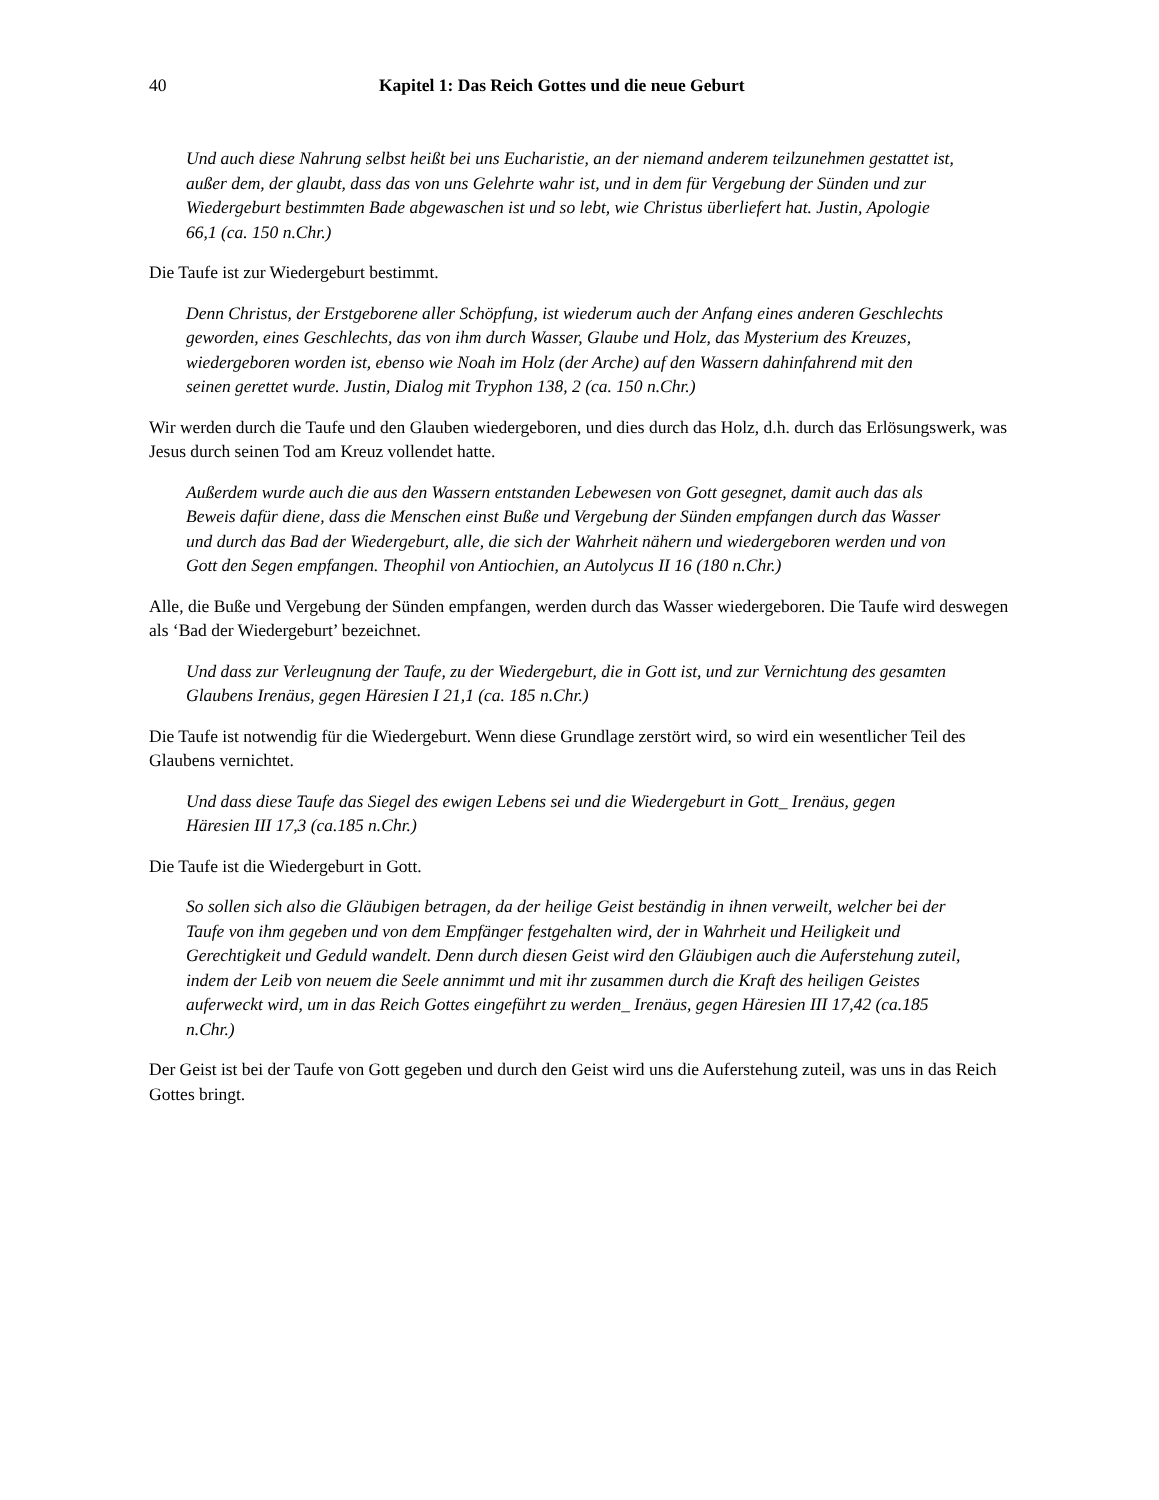40 Kapitel 1: Das Reich Gottes und die neue Geburt
Und auch diese Nahrung selbst heißt bei uns Eucharistie, an der niemand anderem teilzu­nehmen gestattet ist, außer dem, der glaubt, dass das von uns Gelehrte wahr ist, und in dem für Vergebung der Sünden und zur Wiedergeburt bestimmten Bade abgewaschen ist und so lebt, wie Christus überliefert hat. Justin, Apologie 66,1 (ca. 150 n.Chr.)
Die Taufe ist zur Wiedergeburt bestimmt.
Denn Christus, der Erstgeborene aller Schöpfung, ist wiederum auch der Anfang eines ande­ren Geschlechts geworden, eines Geschlechts, das von ihm durch Wasser, Glaube und Holz, das Mysterium des Kreuzes, wiedergeboren worden ist, ebenso wie Noah im Holz (der Arche) auf den Wassern dahinfahrend mit den seinen gerettet wurde. Justin, Dialog mit Tryphon 138, 2 (ca. 150 n.Chr.)
Wir werden durch die Taufe und den Glauben wiedergeboren, und dies durch das Holz, d.h. durch das Erlösungswerk, was Jesus durch seinen Tod am Kreuz vollendet hatte.
Außerdem wurde auch die aus den Wassern entstanden Lebewesen von Gott gesegnet, damit auch das als Beweis dafür diene, dass die Menschen einst Buße und Vergebung der Sünden empfangen durch das Wasser und durch das Bad der Wiedergeburt, alle, die sich der Wahr­heit nähern und wiedergeboren werden und von Gott den Segen empfangen. Theophil von Antiochien, an Autolycus II 16 (180 n.Chr.)
Alle, die Buße und Vergebung der Sünden empfangen, werden durch das Wasser wiedergeboren. Die Taufe wird deswegen als ‘Bad der Wiedergeburt’ bezeichnet.
Und dass zur Verleugnung der Taufe, zu der Wiedergeburt, die in Gott ist, und zur Vernich­tung des gesamten Glaubens Irenäus, gegen Häresien I 21,1 (ca. 185 n.Chr.)
Die Taufe ist notwendig für die Wiedergeburt. Wenn diese Grundlage zerstört wird, so wird ein wesentlicher Teil des Glaubens vernichtet.
Und dass diese Taufe das Siegel des ewigen Lebens sei und die Wiedergeburt in Gott_ Ire­näus, gegen Häresien III 17,3 (ca.185 n.Chr.)
Die Taufe ist die Wiedergeburt in Gott.
So sollen sich also die Gläubigen betragen, da der heilige Geist beständig in ihnen verweilt, welcher bei der Taufe von ihm gegeben und von dem Empfänger festgehalten wird, der in Wahrheit und Heiligkeit und Gerechtigkeit und Geduld wandelt. Denn durch diesen Geist wird den Gläubigen auch die Auferstehung zuteil, indem der Leib von neuem die Seele an­nimmt und mit ihr zusammen durch die Kraft des heiligen Geistes auferweckt wird, um in das Reich Gottes eingeführt zu werden_ Irenäus, gegen Häresien III 17,42 (ca.185 n.Chr.)
Der Geist ist bei der Taufe von Gott gegeben und durch den Geist wird uns die Auferstehung zuteil, was uns in das Reich Gottes bringt.